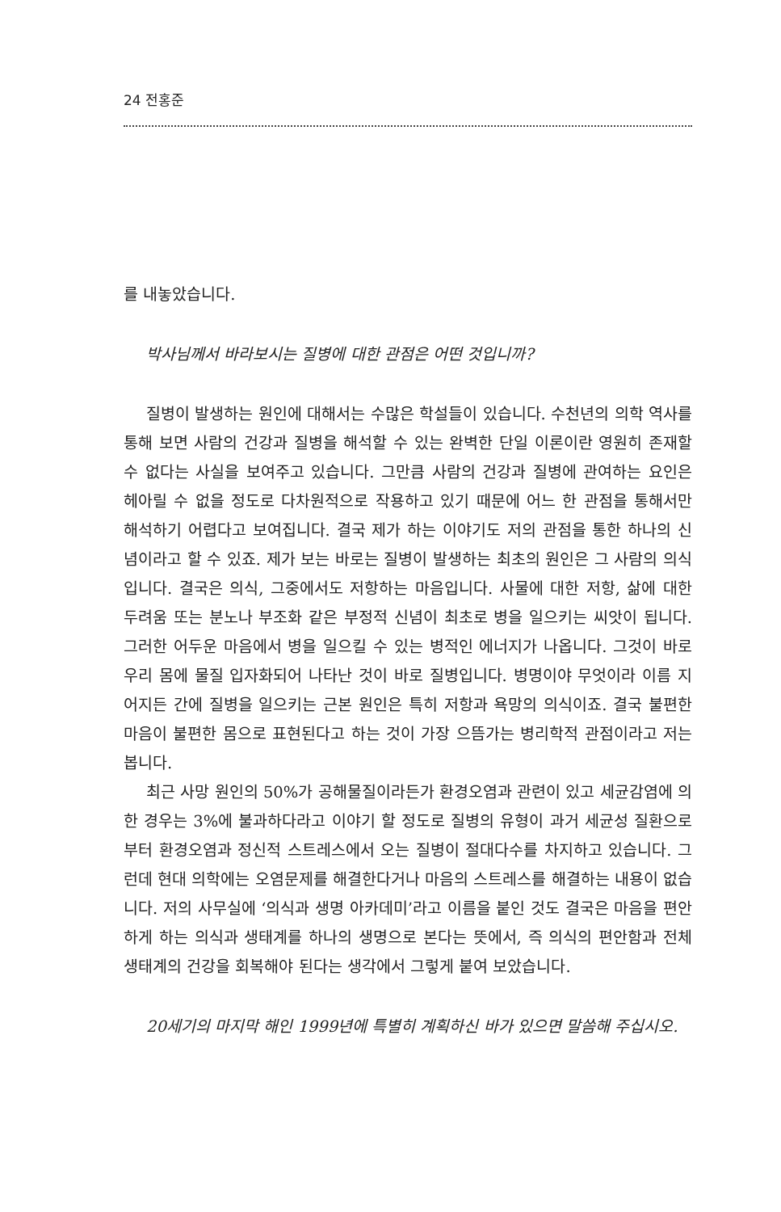24 전홍준
를 내놓았습니다.
박사님께서 바라보시는 질병에 대한 관점은 어떤 것입니까?
질병이 발생하는 원인에 대해서는 수많은 학설들이 있습니다. 수천년의 의학 역사를 통해 보면 사람의 건강과 질병을 해석할 수 있는 완벽한 단일 이론이란 영원히 존재할 수 없다는 사실을 보여주고 있습니다. 그만큼 사람의 건강과 질병에 관여하는 요인은 헤아릴 수 없을 정도로 다차원적으로 작용하고 있기 때문에 어느 한 관점을 통해서만 해석하기 어렵다고 보여집니다. 결국 제가 하는 이야기도 저의 관점을 통한 하나의 신념이라고 할 수 있죠. 제가 보는 바로는 질병이 발생하는 최초의 원인은 그 사람의 의식입니다. 결국은 의식, 그중에서도 저항하는 마음입니다. 사물에 대한 저항, 삶에 대한 두려움 또는 분노나 부조화 같은 부정적 신념이 최초로 병을 일으키는 씨앗이 됩니다. 그러한 어두운 마음에서 병을 일으킬 수 있는 병적인 에너지가 나옵니다. 그것이 바로 우리 몸에 물질 입자화되어 나타난 것이 바로 질병입니다. 병명이야 무엇이라 이름 지어지든 간에 질병을 일으키는 근본 원인은 특히 저항과 욕망의 의식이죠. 결국 불편한 마음이 불편한 몸으로 표현된다고 하는 것이 가장 으뜸가는 병리학적 관점이라고 저는 봅니다.
최근 사망 원인의 50%가 공해물질이라든가 환경오염과 관련이 있고 세균감염에 의한 경우는 3%에 불과하다라고 이야기 할 정도로 질병의 유형이 과거 세균성 질환으로부터 환경오염과 정신적 스트레스에서 오는 질병이 절대다수를 차지하고 있습니다. 그런데 현대 의학에는 오염문제를 해결한다거나 마음의 스트레스를 해결하는 내용이 없습니다. 저의 사무실에 ‘의식과 생명 아카데미’라고 이름을 붙인 것도 결국은 마음을 편안하게 하는 의식과 생태계를 하나의 생명으로 본다는 뜻에서, 즉 의식의 편안함과 전체 생태계의 건강을 회복해야 된다는 생각에서 그렇게 붙여 보았습니다.
20세기의 마지막 해인 1999년에 특별히 계획하신 바가 있으면 말씀해 주십시오.